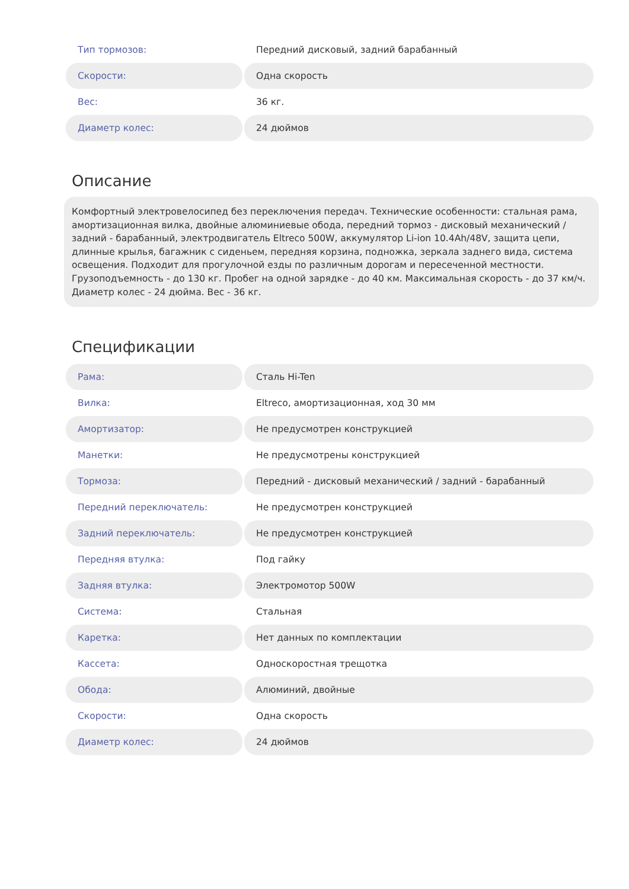| Тип тормозов: | Передний дисковый, задний барабанный |
| Скорости: | Одна скорость |
| Вес: | 36 кг. |
| Диаметр колес: | 24 дюймов |
Описание
Комфортный электровелосипед без переключения передач. Технические особенности: стальная рама, амортизационная вилка, двойные алюминиевые обода, передний тормоз - дисковый механический / задний - барабанный, электродвигатель Eltreco 500W, аккумулятор Li-ion 10.4Ah/48V, защита цепи, длинные крылья, багажник с сиденьем, передняя корзина, подножка, зеркала заднего вида, система освещения. Подходит для прогулочной езды по различным дорогам и пересеченной местности. Грузоподъемность - до 130 кг. Пробег на одной зарядке - до 40 км. Максимальная скорость - до 37 км/ч. Диаметр колес - 24 дюйма. Вес - 36 кг.
Спецификации
| Рама: | Сталь Hi-Ten |
| Вилка: | Eltreco, амортизационная, ход 30 мм |
| Амортизатор: | Не предусмотрен конструкцией |
| Манетки: | Не предусмотрены конструкцией |
| Тормоза: | Передний - дисковый механический / задний - барабанный |
| Передний переключатель: | Не предусмотрен конструкцией |
| Задний переключатель: | Не предусмотрен конструкцией |
| Передняя втулка: | Под гайку |
| Задняя втулка: | Электромотор 500W |
| Система: | Стальная |
| Каретка: | Нет данных по комплектации |
| Кассета: | Односкоростная трещотка |
| Обода: | Алюминий, двойные |
| Скорости: | Одна скорость |
| Диаметр колес: | 24 дюймов |